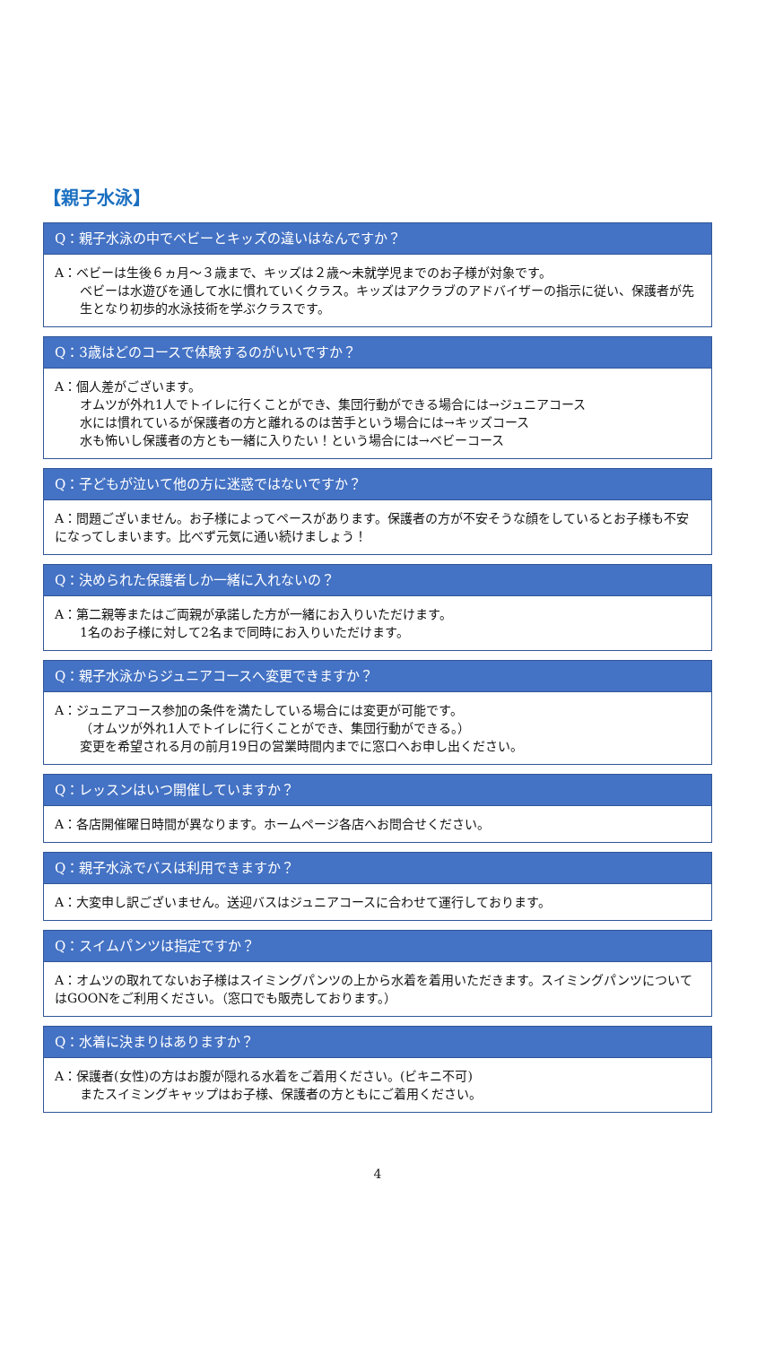【親子水泳】
Q：親子水泳の中でベビーとキッズの違いはなんですか？
A：ベビーは生後６ヵ月～３歳まで、キッズは２歳～未就学児までのお子様が対象です。
ベビーは水遊びを通して水に慣れていくクラス。キッズはアクラブのアドバイザーの指示に従い、保護者が先生となり初歩的水泳技術を学ぶクラスです。
Q：3歳はどのコースで体験するのがいいですか？
A：個人差がございます。
オムツが外れ1人でトイレに行くことができ、集団行動ができる場合には→ジュニアコース
水には慣れているが保護者の方と離れるのは苦手という場合には→キッズコース
水も怖いし保護者の方とも一緒に入りたい！という場合には→ベビーコース
Q：子どもが泣いて他の方に迷惑ではないですか？
A：問題ございません。お子様によってペースがあります。保護者の方が不安そうな顔をしているとお子様も不安になってしまいます。比べず元気に通い続けましょう！
Q：決められた保護者しか一緒に入れないの？
A：第二親等またはご両親が承諾した方が一緒にお入りいただけます。
1名のお子様に対して2名まで同時にお入りいただけます。
Q：親子水泳からジュニアコースへ変更できますか？
A：ジュニアコース参加の条件を満たしている場合には変更が可能です。
（オムツが外れ1人でトイレに行くことができ、集団行動ができる。）
変更を希望される月の前月19日の営業時間内までに窓口へお申し出ください。
Q：レッスンはいつ開催していますか？
A：各店開催曜日時間が異なります。ホームページ各店へお問合せください。
Q：親子水泳でバスは利用できますか？
A：大変申し訳ございません。送迎バスはジュニアコースに合わせて運行しております。
Q：スイムパンツは指定ですか？
A：オムツの取れてないお子様はスイミングパンツの上から水着を着用いただきます。スイミングパンツについてはGOONをご利用ください。（窓口でも販売しております。）
Q：水着に決まりはありますか？
A：保護者(女性)の方はお腹が隠れる水着をご着用ください。(ビキニ不可)
またスイミングキャップはお子様、保護者の方ともにご着用ください。
4